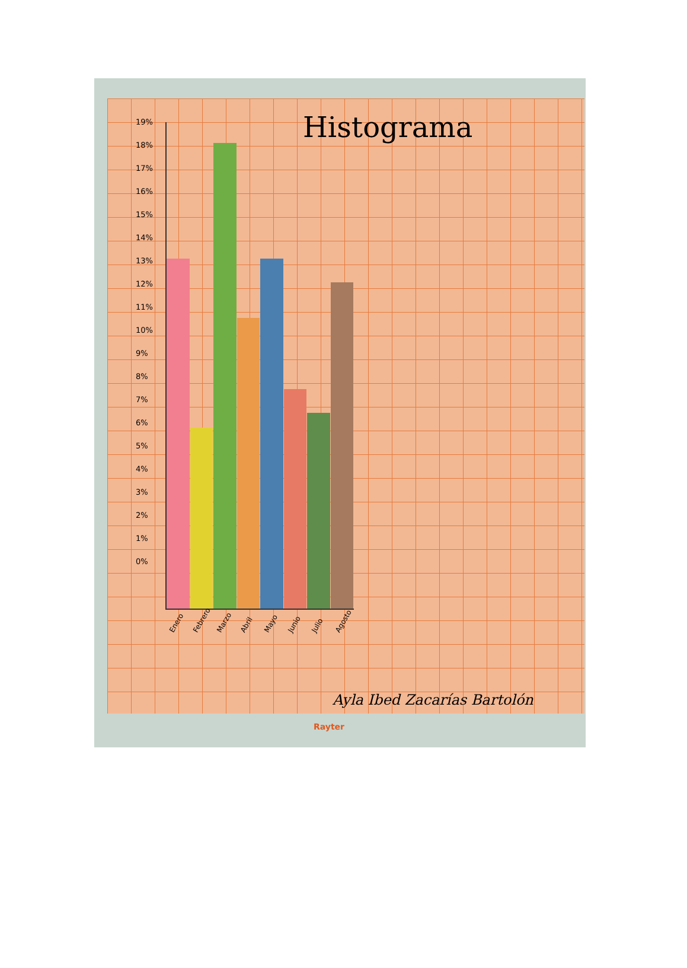Histograma
19%
18%
17%
16%
15%
14%
13%
12%
11%
10%
9%
8%
7%
6%
5%
4%
3%
2%
1%
0%
Enero Febrero Marzo Abril Mayo Junio Julio Agosto
Ayla Ibed Zacarías Bartolón
Rayter